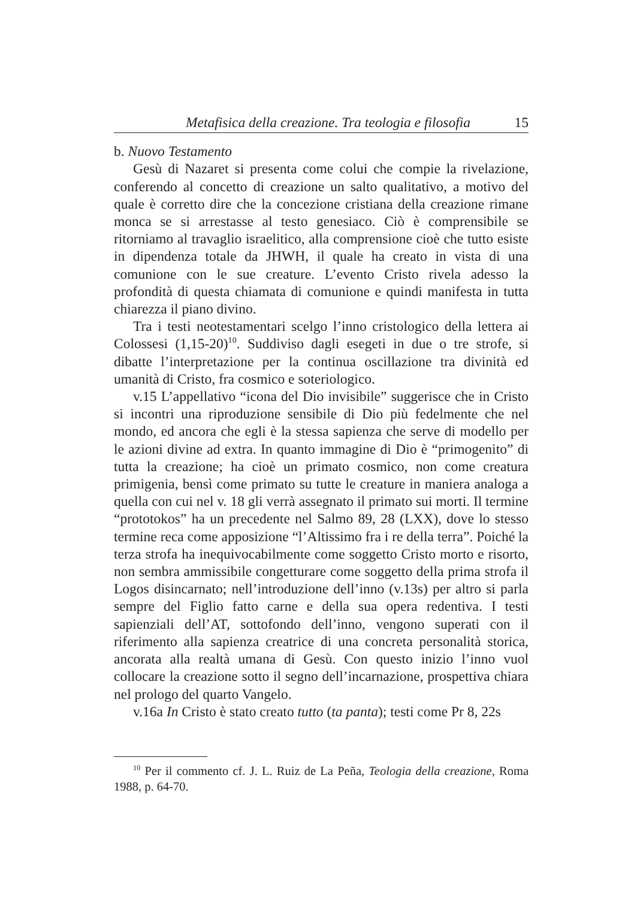Metafisica della creazione. Tra teologia e filosofia 15
b. Nuovo Testamento
Gesù di Nazaret si presenta come colui che compie la rivelazione, conferendo al concetto di creazione un salto qualitativo, a motivo del quale è corretto dire che la concezione cristiana della creazione rimane monca se si arrestasse al testo genesiaco. Ciò è comprensibile se ritorniamo al travaglio israelitico, alla comprensione cioè che tutto esiste in dipendenza totale da JHWH, il quale ha creato in vista di una comunione con le sue creature. L’evento Cristo rivela adesso la profondità di questa chiamata di comunione e quindi manifesta in tutta chiarezza il piano divino.
Tra i testi neotestamentari scelgo l’inno cristologico della lettera ai Colossesi (1,15-20)<sup>10</sup>. Suddiviso dagli esegeti in due o tre strofe, si dibatte l’interpretazione per la continua oscillazione tra divinità ed umanità di Cristo, fra cosmico e soteriologico.
v.15 L’appellativo “icona del Dio invisibile” suggerisce che in Cristo si incontri una riproduzione sensibile di Dio più fedelmente che nel mondo, ed ancora che egli è la stessa sapienza che serve di modello per le azioni divine ad extra. In quanto immagine di Dio è “primogenito” di tutta la creazione; ha cioè un primato cosmico, non come creatura primigenia, bensì come primato su tutte le creature in maniera analoga a quella con cui nel v. 18 gli verrà assegnato il primato sui morti. Il termine “prototokos” ha un precedente nel Salmo 89, 28 (LXX), dove lo stesso termine reca come apposizione “l’Altissimo fra i re della terra”. Poiché la terza strofa ha inequivocabilmente come soggetto Cristo morto e risorto, non sembra ammissibile congetturare come soggetto della prima strofa il Logos disincarnato; nell’introduzione dell’inno (v.13s) per altro si parla sempre del Figlio fatto carne e della sua opera redentiva. I testi sapienziali dell’AT, sottofondo dell’inno, vengono superati con il riferimento alla sapienza creatrice di una concreta personalità storica, ancorata alla realtà umana di Gesù. Con questo inizio l’inno vuol collocare la creazione sotto il segno dell’incarnazione, prospettiva chiara nel prologo del quarto Vangelo.
v.16a In Cristo è stato creato tutto (ta panta); testi come Pr 8, 22s
<sup>10</sup> Per il commento cf. J. L. Ruiz de La Peña, Teologia della creazione, Roma 1988, p. 64-70.